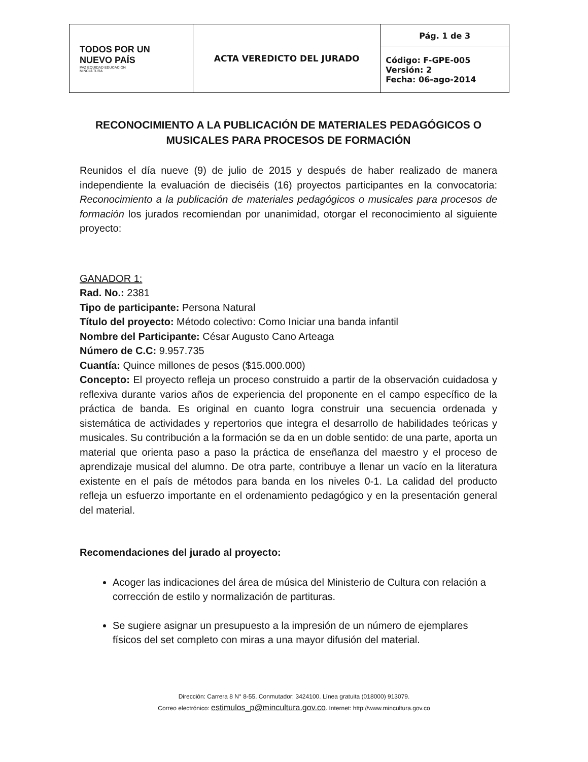| TODOS POR UN NUEVO PAÍS PAZ EQUIDAD EDUCACIÓN MINCULTURA | ACTA VEREDICTO DEL JURADO | Pág. 1 de 3 |
| | | Código: F-GPE-005 Versión: 2 Fecha: 06-ago-2014 |
RECONOCIMIENTO A LA PUBLICACIÓN DE MATERIALES PEDAGÓGICOS O MUSICALES PARA PROCESOS DE FORMACIÓN
Reunidos el día nueve (9) de julio de 2015 y después de haber realizado de manera independiente la evaluación de dieciséis (16) proyectos participantes en la convocatoria: Reconocimiento a la publicación de materiales pedagógicos o musicales para procesos de formación los jurados recomiendan por unanimidad, otorgar el reconocimiento al siguiente proyecto:
GANADOR 1:
Rad. No.: 2381
Tipo de participante: Persona Natural
Título del proyecto: Método colectivo: Como Iniciar una banda infantil
Nombre del Participante: César Augusto Cano Arteaga
Número de C.C: 9.957.735
Cuantía: Quince millones de pesos ($15.000.000)
Concepto: El proyecto refleja un proceso construido a partir de la observación cuidadosa y reflexiva durante varios años de experiencia del proponente en el campo específico de la práctica de banda. Es original en cuanto logra construir una secuencia ordenada y sistemática de actividades y repertorios que integra el desarrollo de habilidades teóricas y musicales. Su contribución a la formación se da en un doble sentido: de una parte, aporta un material que orienta paso a paso la práctica de enseñanza del maestro y el proceso de aprendizaje musical del alumno. De otra parte, contribuye a llenar un vacío en la literatura existente en el país de métodos para banda en los niveles 0-1. La calidad del producto refleja un esfuerzo importante en el ordenamiento pedagógico y en la presentación general del material.
Recomendaciones del jurado al proyecto:
Acoger las indicaciones del área de música del Ministerio de Cultura con relación a corrección de estilo y normalización de partituras.
Se sugiere asignar un presupuesto a la impresión de un número de ejemplares físicos del set completo con miras a una mayor difusión del material.
Dirección: Carrera 8 N° 8-55. Conmutador: 3424100. Línea gratuita (018000) 913079.
Correo electrónico: estimulos_p@mincultura.gov.co. Internet: http://www.mincultura.gov.co